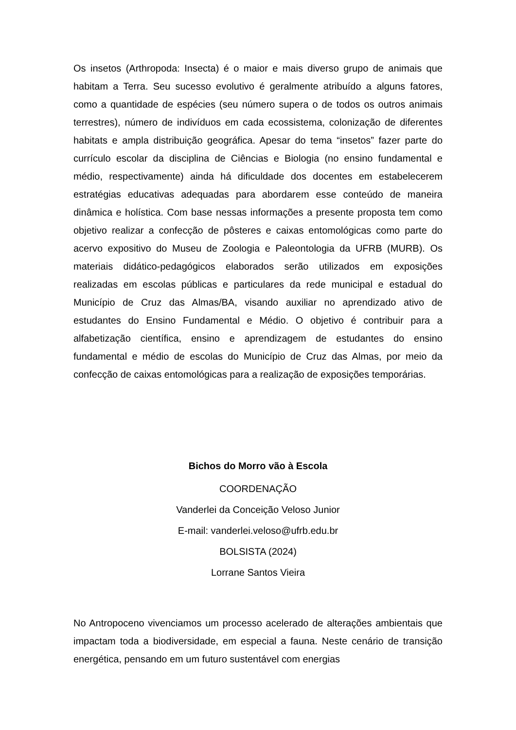Os insetos (Arthropoda: Insecta) é o maior e mais diverso grupo de animais que habitam a Terra. Seu sucesso evolutivo é geralmente atribuído a alguns fatores, como a quantidade de espécies (seu número supera o de todos os outros animais terrestres), número de indivíduos em cada ecossistema, colonização de diferentes habitats e ampla distribuição geográfica. Apesar do tema “insetos” fazer parte do currículo escolar da disciplina de Ciências e Biologia (no ensino fundamental e médio, respectivamente) ainda há dificuldade dos docentes em estabelecerem estratégias educativas adequadas para abordarem esse conteúdo de maneira dinâmica e holística. Com base nessas informações a presente proposta tem como objetivo realizar a confecção de pôsteres e caixas entomológicas como parte do acervo expositivo do Museu de Zoologia e Paleontologia da UFRB (MURB). Os materiais didático-pedagógicos elaborados serão utilizados em exposições realizadas em escolas públicas e particulares da rede municipal e estadual do Município de Cruz das Almas/BA, visando auxiliar no aprendizado ativo de estudantes do Ensino Fundamental e Médio. O objetivo é contribuir para a alfabetização científica, ensino e aprendizagem de estudantes do ensino fundamental e médio de escolas do Município de Cruz das Almas, por meio da confecção de caixas entomológicas para a realização de exposições temporárias.
Bichos do Morro vão à Escola
COORDENAÇÃO
Vanderlei da Conceição Veloso Junior
E-mail: vanderlei.veloso@ufrb.edu.br
BOLSISTA (2024)
Lorrane Santos Vieira
No Antropoceno vivenciamos um processo acelerado de alterações ambientais que impactam toda a biodiversidade, em especial a fauna. Neste cenário de transição energética, pensando em um futuro sustentável com energias